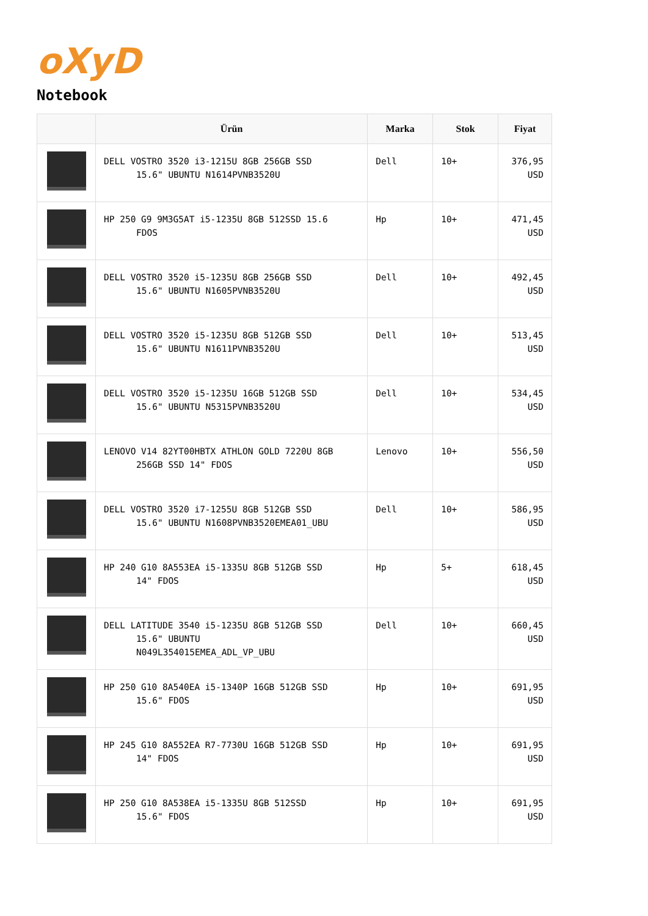oXyD
Notebook
| | Ürün | Marka | Stok | Fiyat |
| --- | --- | --- | --- | --- |
| | DELL VOSTRO 3520 i3-1215U 8GB 256GB SSD 15.6" UBUNTU N1614PVNB3520U | Dell | 10+ | 376,95 USD |
| | HP 250 G9 9M3G5AT i5-1235U 8GB 512SSD 15.6 FDOS | Hp | 10+ | 471,45 USD |
| | DELL VOSTRO 3520 i5-1235U 8GB 256GB SSD 15.6" UBUNTU N1605PVNB3520U | Dell | 10+ | 492,45 USD |
| | DELL VOSTRO 3520 i5-1235U 8GB 512GB SSD 15.6" UBUNTU N1611PVNB3520U | Dell | 10+ | 513,45 USD |
| | DELL VOSTRO 3520 i5-1235U 16GB 512GB SSD 15.6" UBUNTU N5315PVNB3520U | Dell | 10+ | 534,45 USD |
| | LENOVO V14 82YT00HBTX ATHLON GOLD 7220U 8GB 256GB SSD 14" FDOS | Lenovo | 10+ | 556,50 USD |
| | DELL VOSTRO 3520 i7-1255U 8GB 512GB SSD 15.6" UBUNTU N1608PVNB3520EMEA01_UBU | Dell | 10+ | 586,95 USD |
| | HP 240 G10 8A553EA i5-1335U 8GB 512GB SSD 14" FDOS | Hp | 5+ | 618,45 USD |
| | DELL LATITUDE 3540 i5-1235U 8GB 512GB SSD 15.6" UBUNTU N049L354015EMEA_ADL_VP_UBU | Dell | 10+ | 660,45 USD |
| | HP 250 G10 8A540EA i5-1340P 16GB 512GB SSD 15.6" FDOS | Hp | 10+ | 691,95 USD |
| | HP 245 G10 8A552EA R7-7730U 16GB 512GB SSD 14" FDOS | Hp | 10+ | 691,95 USD |
| | HP 250 G10 8A538EA i5-1335U 8GB 512SSD 15.6" FDOS | Hp | 10+ | 691,95 USD |